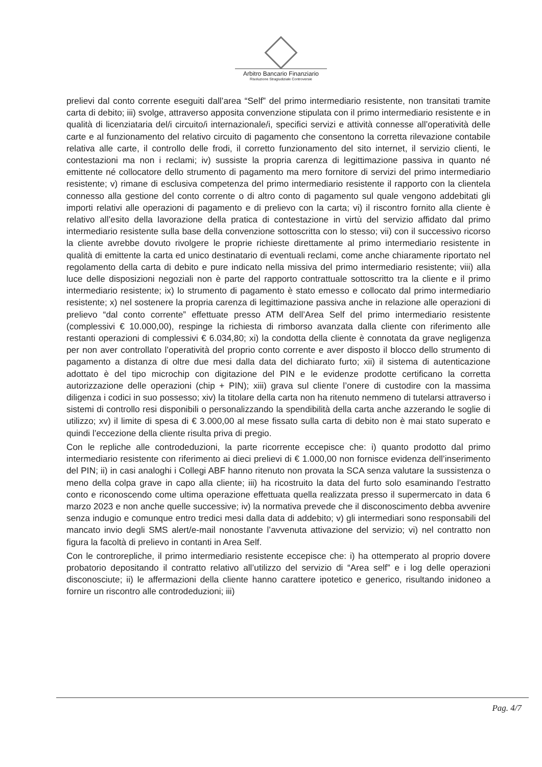Arbitro Bancario Finanziario
Risoluzione Stragiudiziale Controversie
prelievi dal conto corrente eseguiti dall’area “Self” del primo intermediario resistente, non transitati tramite carta di debito; iii) svolge, attraverso apposita convenzione stipulata con il primo intermediario resistente e in qualità di licenziataria del/i circuito/i internazionale/i, specifici servizi e attività connesse all’operatività delle carte e al funzionamento del relativo circuito di pagamento che consentono la corretta rilevazione contabile relativa alle carte, il controllo delle frodi, il corretto funzionamento del sito internet, il servizio clienti, le contestazioni ma non i reclami; iv) sussiste la propria carenza di legittimazione passiva in quanto né emittente né collocatore dello strumento di pagamento ma mero fornitore di servizi del primo intermediario resistente; v) rimane di esclusiva competenza del primo intermediario resistente il rapporto con la clientela connesso alla gestione del conto corrente o di altro conto di pagamento sul quale vengono addebitati gli importi relativi alle operazioni di pagamento e di prelievo con la carta; vi) il riscontro fornito alla cliente è relativo all’esito della lavorazione della pratica di contestazione in virtù del servizio affidato dal primo intermediario resistente sulla base della convenzione sottoscritta con lo stesso; vii) con il successivo ricorso la cliente avrebbe dovuto rivolgere le proprie richieste direttamente al primo intermediario resistente in qualità di emittente la carta ed unico destinatario di eventuali reclami, come anche chiaramente riportato nel regolamento della carta di debito e pure indicato nella missiva del primo intermediario resistente; viii) alla luce delle disposizioni negoziali non è parte del rapporto contrattuale sottoscritto tra la cliente e il primo intermediario resistente; ix) lo strumento di pagamento è stato emesso e collocato dal primo intermediario resistente; x) nel sostenere la propria carenza di legittimazione passiva anche in relazione alle operazioni di prelievo “dal conto corrente” effettuate presso ATM dell’Area Self del primo intermediario resistente (complessivi € 10.000,00), respinge la richiesta di rimborso avanzata dalla cliente con riferimento alle restanti operazioni di complessivi € 6.034,80; xi) la condotta della cliente è connotata da grave negligenza per non aver controllato l’operatività del proprio conto corrente e aver disposto il blocco dello strumento di pagamento a distanza di oltre due mesi dalla data del dichiarato furto; xii) il sistema di autenticazione adottato è del tipo microchip con digitazione del PIN e le evidenze prodotte certificano la corretta autorizzazione delle operazioni (chip + PIN); xiii) grava sul cliente l’onere di custodire con la massima diligenza i codici in suo possesso; xiv) la titolare della carta non ha ritenuto nemmeno di tutelarsi attraverso i sistemi di controllo resi disponibili o personalizzando la spendibilità della carta anche azzerando le soglie di utilizzo; xv) il limite di spesa di € 3.000,00 al mese fissato sulla carta di debito non è mai stato superato e quindi l’eccezione della cliente risulta priva di pregio.
Con le repliche alle controdeduzioni, la parte ricorrente eccepisce che: i) quanto prodotto dal primo intermediario resistente con riferimento ai dieci prelievi di € 1.000,00 non fornisce evidenza dell’inserimento del PIN; ii) in casi analoghi i Collegi ABF hanno ritenuto non provata la SCA senza valutare la sussistenza o meno della colpa grave in capo alla cliente; iii) ha ricostruito la data del furto solo esaminando l’estratto conto e riconoscendo come ultima operazione effettuata quella realizzata presso il supermercato in data 6 marzo 2023 e non anche quelle successive; iv) la normativa prevede che il disconoscimento debba avvenire senza indugio e comunque entro tredici mesi dalla data di addebito; v) gli intermediari sono responsabili del mancato invio degli SMS alert/e-mail nonostante l’avvenuta attivazione del servizio; vi) nel contratto non figura la facoltà di prelievo in contanti in Area Self.
Con le controrepliche, il primo intermediario resistente eccepisce che: i) ha ottemperato al proprio dovere probatorio depositando il contratto relativo all’utilizzo del servizio di “Area self” e i log delle operazioni disconosciute; ii) le affermazioni della cliente hanno carattere ipotetico e generico, risultando inidoneo a fornire un riscontro alle controdeduzioni; iii)
Pag. 4/7